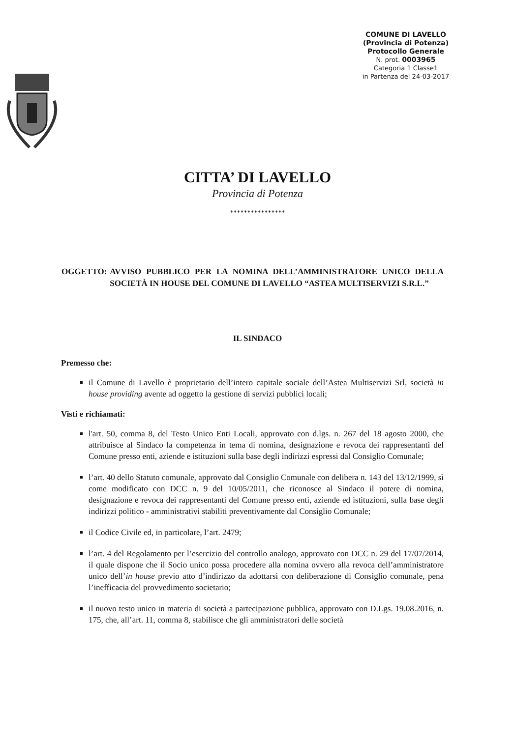COMUNE DI LAVELLO
(Provincia di Potenza)
Protocollo Generale
N. prot. 0003965
Categoria 1 Classe1
in Partenza del 24-03-2017
CITTA’ DI LAVELLO
Provincia di Potenza
****************
OGGETTO: AVVISO PUBBLICO PER LA NOMINA DELL’AMMINISTRATORE UNICO DELLA SOCIETÀ IN HOUSE DEL COMUNE DI LAVELLO “ASTEA MULTISERVIZI S.R.L.”
IL SINDACO
Premesso che:
il Comune di Lavello è proprietario dell’intero capitale sociale dell’Astea Multiservizi Srl, società in house providing avente ad oggetto la gestione di servizi pubblici locali;
Visti e richiamati:
l'art. 50, comma 8, del Testo Unico Enti Locali, approvato con d.lgs. n. 267 del 18 agosto 2000, che attribuisce al Sindaco la competenza in tema di nomina, designazione e revoca dei rappresentanti del Comune presso enti, aziende e istituzioni sulla base degli indirizzi espressi dal Consiglio Comunale;
l’art. 40 dello Statuto comunale, approvato dal Consiglio Comunale con delibera n. 143 del 13/12/1999, sì come modificato con DCC n. 9 del 10/05/2011, che riconosce al Sindaco il potere di nomina, designazione e revoca dei rappresentanti del Comune presso enti, aziende ed istituzioni, sulla base degli indirizzi politico - amministrativi stabiliti preventivamente dal Consiglio Comunale;
il Codice Civile ed, in particolare, l’art. 2479;
l’art. 4 del Regolamento per l’esercizio del controllo analogo, approvato con DCC n. 29 del 17/07/2014, il quale dispone che il Socio unico possa procedere alla nomina ovvero alla revoca dell’amministratore unico dell’in house previo atto d’indirizzo da adottarsi con deliberazione di Consiglio comunale, pena l’inefficacia del provvedimento societario;
il nuovo testo unico in materia di società a partecipazione pubblica, approvato con D.Lgs. 19.08.2016, n. 175, che, all’art. 11, comma 8, stabilisce che gli amministratori delle società